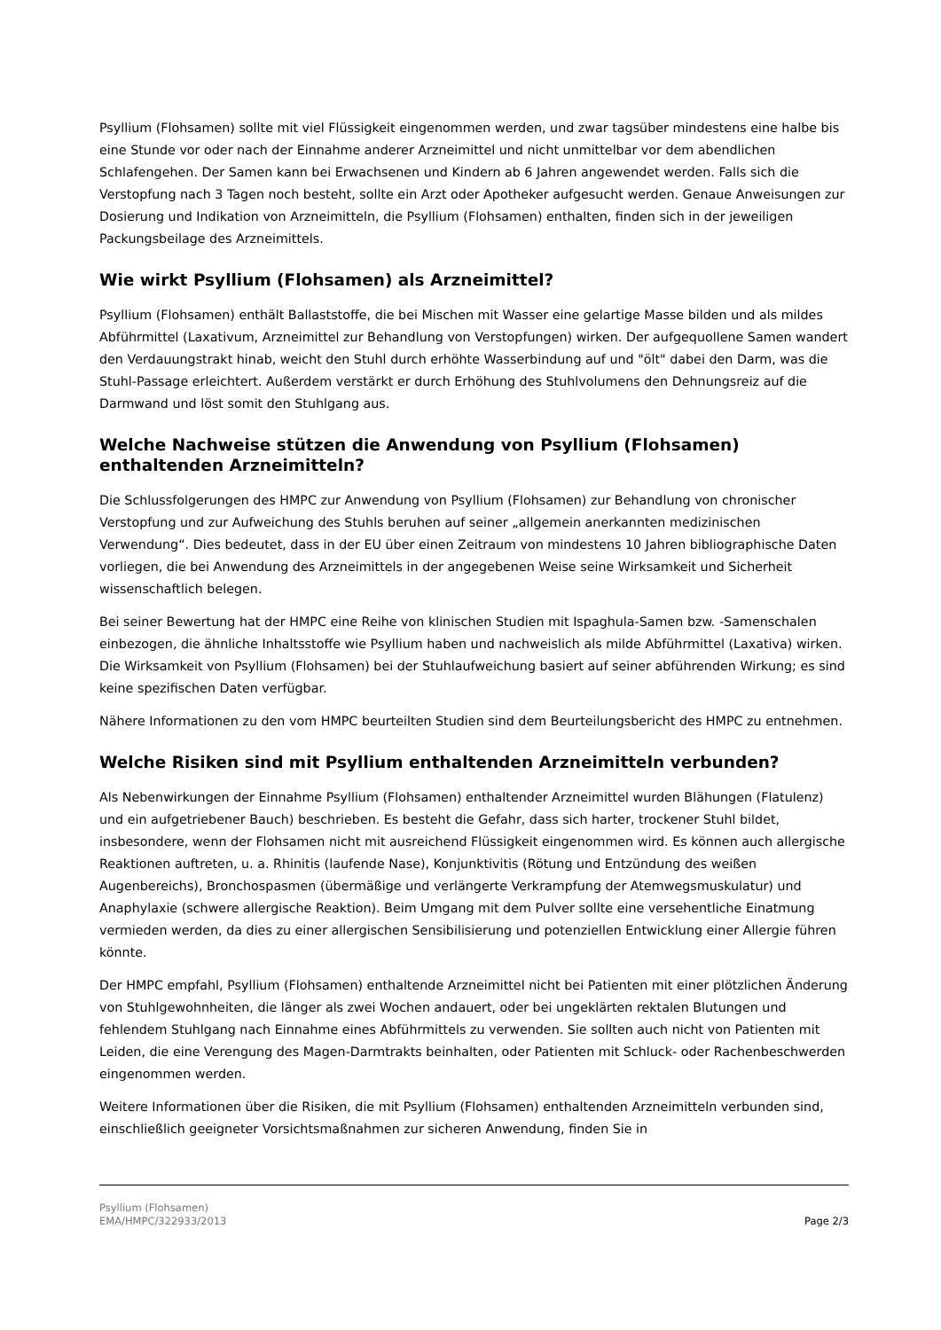Psyllium (Flohsamen) sollte mit viel Flüssigkeit eingenommen werden, und zwar tagsüber mindestens eine halbe bis eine Stunde vor oder nach der Einnahme anderer Arzneimittel und nicht unmittelbar vor dem abendlichen Schlafengehen. Der Samen kann bei Erwachsenen und Kindern ab 6 Jahren angewendet werden. Falls sich die Verstopfung nach 3 Tagen noch besteht, sollte ein Arzt oder Apotheker aufgesucht werden. Genaue Anweisungen zur Dosierung und Indikation von Arzneimitteln, die Psyllium (Flohsamen) enthalten, finden sich in der jeweiligen Packungsbeilage des Arzneimittels.
Wie wirkt Psyllium (Flohsamen) als Arzneimittel?
Psyllium (Flohsamen) enthält Ballaststoffe, die bei Mischen mit Wasser eine gelartige Masse bilden und als mildes Abführmittel (Laxativum, Arzneimittel zur Behandlung von Verstopfungen) wirken. Der aufgequollene Samen wandert den Verdauungstrakt hinab, weicht den Stuhl durch erhöhte Wasserbindung auf und "ölt" dabei den Darm, was die Stuhl-Passage erleichtert. Außerdem verstärkt er durch Erhöhung des Stuhlvolumens den Dehnungsreiz auf die Darmwand und löst somit den Stuhlgang aus.
Welche Nachweise stützen die Anwendung von Psyllium (Flohsamen) enthaltenden Arzneimitteln?
Die Schlussfolgerungen des HMPC zur Anwendung von Psyllium (Flohsamen) zur Behandlung von chronischer Verstopfung und zur Aufweichung des Stuhls beruhen auf seiner „allgemein anerkannten medizinischen Verwendung“. Dies bedeutet, dass in der EU über einen Zeitraum von mindestens 10 Jahren bibliographische Daten vorliegen, die bei Anwendung des Arzneimittels in der angegebenen Weise seine Wirksamkeit und Sicherheit wissenschaftlich belegen.
Bei seiner Bewertung hat der HMPC eine Reihe von klinischen Studien mit Ispaghula-Samen bzw. -Samenschalen einbezogen, die ähnliche Inhaltsstoffe wie Psyllium haben und nachweislich als milde Abführmittel (Laxativa) wirken. Die Wirksamkeit von Psyllium (Flohsamen) bei der Stuhlaufweichung basiert auf seiner abführenden Wirkung; es sind keine spezifischen Daten verfügbar.
Nähere Informationen zu den vom HMPC beurteilten Studien sind dem Beurteilungsbericht des HMPC zu entnehmen.
Welche Risiken sind mit Psyllium enthaltenden Arzneimitteln verbunden?
Als Nebenwirkungen der Einnahme Psyllium (Flohsamen) enthaltender Arzneimittel wurden Blähungen (Flatulenz) und ein aufgetriebener Bauch) beschrieben. Es besteht die Gefahr, dass sich harter, trockener Stuhl bildet, insbesondere, wenn der Flohsamen nicht mit ausreichend Flüssigkeit eingenommen wird. Es können auch allergische Reaktionen auftreten, u. a. Rhinitis (laufende Nase), Konjunktivitis (Rötung und Entzündung des weißen Augenbereichs), Bronchospasmen (übermäßige und verlängerte Verkrampfung der Atemwegsmuskulatur) und Anaphylaxie (schwere allergische Reaktion). Beim Umgang mit dem Pulver sollte eine versehentliche Einatmung vermieden werden, da dies zu einer allergischen Sensibilisierung und potenziellen Entwicklung einer Allergie führen könnte.
Der HMPC empfahl, Psyllium (Flohsamen) enthaltende Arzneimittel nicht bei Patienten mit einer plötzlichen Änderung von Stuhlgewohnheiten, die länger als zwei Wochen andauert, oder bei ungeklärten rektalen Blutungen und fehlendem Stuhlgang nach Einnahme eines Abführmittels zu verwenden. Sie sollten auch nicht von Patienten mit Leiden, die eine Verengung des Magen-Darmtrakts beinhalten, oder Patienten mit Schluck- oder Rachenbeschwerden eingenommen werden.
Weitere Informationen über die Risiken, die mit Psyllium (Flohsamen) enthaltenden Arzneimitteln verbunden sind, einschließlich geeigneter Vorsichtsmaßnahmen zur sicheren Anwendung, finden Sie in
Page 2/3 Psyllium (Flohsamen)
EMA/HMPC/322933/2013